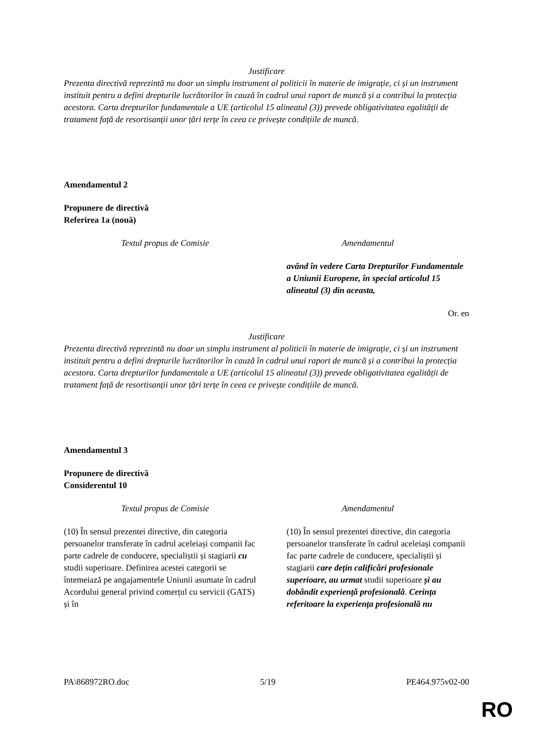Justificare
Prezenta directivă reprezintă nu doar un simplu instrument al politicii în materie de imigrație, ci și un instrument instituit pentru a defini drepturile lucrătorilor în cauză în cadrul unui raport de muncă și a contribui la protecția acestora. Carta drepturilor fundamentale a UE (articolul 15 alineatul (3)) prevede obligativitatea egalității de tratament față de resortisanții unor țări terțe în ceea ce privește condițiile de muncă.
Amendamentul 2
Propunere de directivă
Referirea 1a (nouă)
| Textul propus de Comisie | Amendamentul |
| --- | --- |
| | având în vedere Carta Drepturilor Fundamentale a Uniunii Europene, în special articolul 15 alineatul (3) din aceasta, |
Or. en
Justificare
Prezenta directivă reprezintă nu doar un simplu instrument al politicii în materie de imigrație, ci și un instrument instituit pentru a defini drepturile lucrătorilor în cauză în cadrul unui raport de muncă și a contribui la protecția acestora. Carta drepturilor fundamentale a UE (articolul 15 alineatul (3)) prevede obligativitatea egalității de tratament față de resortisanții unor țări terțe în ceea ce privește condițiile de muncă.
Amendamentul 3
Propunere de directivă
Considerentul 10
| Textul propus de Comisie | Amendamentul |
| --- | --- |
| (10) În sensul prezentei directive, din categoria persoanelor transferate în cadrul aceleiași companii fac parte cadrele de conducere, specialiștii și stagiarii cu studii superioare. Definirea acestei categorii se întemeiază pe angajamentele Uniunii asumate în cadrul Acordului general privind comerțul cu servicii (GATS) și în | (10) În sensul prezentei directive, din categoria persoanelor transferate în cadrul aceleiași companii fac parte cadrele de conducere, specialiștii și stagiarii care dețin calificări profesionale superioare, au urmat studii superioare și au dobândit experiență profesională . Cerința referitoare la experiența profesională nu |
PA\868972RO.doc 5/19 PE464.975v02-00
RO